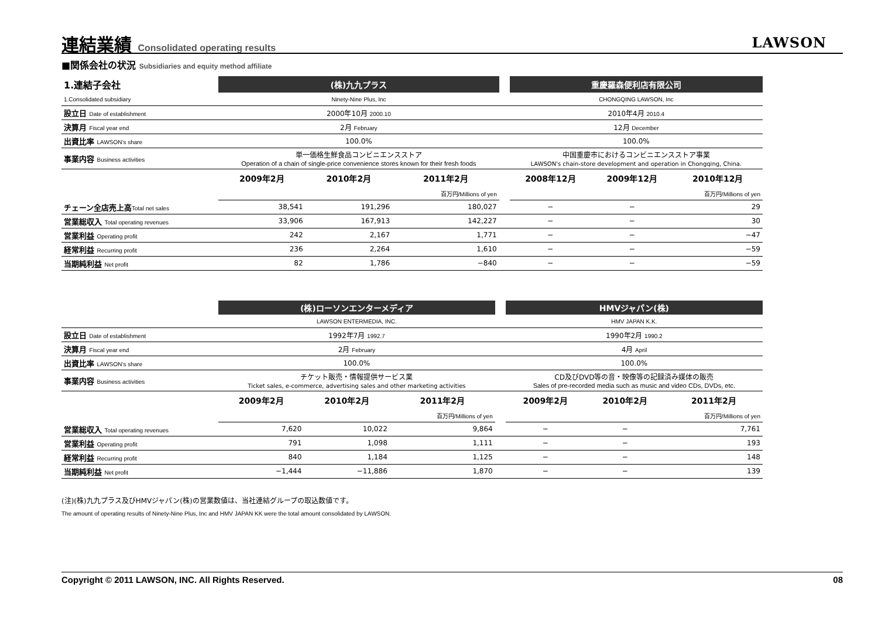連結業績 Consolidated operating results
LAWSON
■関係会社の状況 Subsidiaries and equity method affiliate
| 1.連結子会社 | (株)九九プラス | | | | 重慶羅森便利店有限公司 | | |
| 1.Consolidated subsidiary | Ninety-Nine Plus, Inc | | | | CHONGQING LAWSON, Inc | | |
| 設立日 Date of establishment | 2000年10月 2000.10 | | | | 2010年4月 2010.4 | | |
| 決算月 Fiscal year end | 2月 February | | | | 12月 December | | |
| 出資比率 LAWSON's share | 100.0% | | | | 100.0% | | |
| 事業内容 Business activities | 単一価格生鮮食品コンビニエンスストア Operation of a chain of single-price convenience stores known for their fresh foods | | | | 中国重慶市におけるコンビニエンスストア事業 LAWSON's chain-store development and operation in Chongqing, China. | | |
| | 2009年2月 | 2010年2月 | 2011年2月 | | 2008年12月 | 2009年12月 | 2010年12月 |
| | | | 百万円/Millions of yen | | | | 百万円/Millions of yen |
| チェーン全店売上高 Total net sales | 38,541 | 191,296 | 180,027 | | − | − | 29 |
| 営業総収入 Total operating revenues | 33,906 | 167,913 | 142,227 | | − | − | 30 |
| 営業利益 Operating profit | 242 | 2,167 | 1,771 | | − | − | −47 |
| 経常利益 Recurring profit | 236 | 2,264 | 1,610 | | − | − | −59 |
| 当期純利益 Net profit | 82 | 1,786 | −840 | | − | − | −59 |
| | (株)ローソンエンターメディア | | | | HMVジャパン(株) | | |
| | LAWSON ENTERMEDIA, INC. | | | | HMV JAPAN K.K. | | |
| 設立日 Date of establishment | 1992年7月 1992.7 | | | | 1990年2月 1990.2 | | |
| 決算月 Fiscal year end | 2月 February | | | | 4月 April | | |
| 出資比率 LAWSON's share | 100.0% | | | | 100.0% | | |
| 事業内容 Business activities | チケット販売・情報提供サービス業 Ticket sales, e-commerce, advertising sales and other marketing activities | | | | CD及びDVD等の音・映像等の記録済み媒体の販売 Sales of pre-recorded media such as music and video CDs, DVDs, etc. | | |
| | 2009年2月 | 2010年2月 | 2011年2月 | | 2009年2月 | 2010年2月 | 2011年2月 |
| | | | 百万円/Millions of yen | | | | 百万円/Millions of yen |
| 営業総収入 Total operating revenues | 7,620 | 10,022 | 9,864 | | − | − | 7,761 |
| 営業利益 Operating profit | 791 | 1,098 | 1,111 | | − | − | 193 |
| 経常利益 Recurring profit | 840 | 1,184 | 1,125 | | − | − | 148 |
| 当期純利益 Net profit | −1,444 | −11,886 | 1,870 | | − | − | 139 |
(注)(株)九九プラス及びHMVジャパン(株)の営業数値は、当社連結グループの取込数値です。
The amount of operating results of Ninety-Nine Plus, Inc and HMV JAPAN KK were the total amount consolidated by LAWSON.
Copyright © 2011 LAWSON, INC. All Rights Reserved. 08